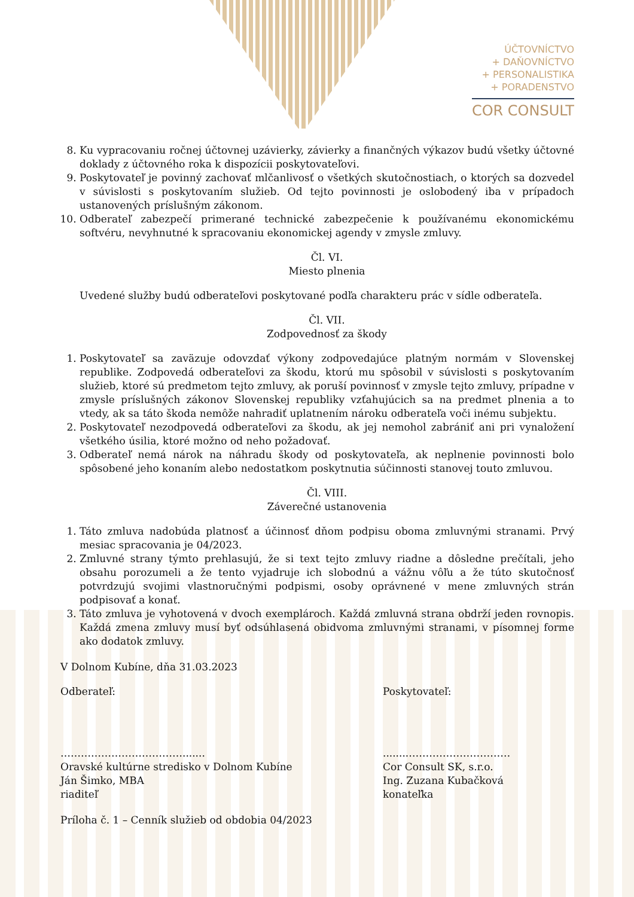ÚČTOVNÍCTVO
+ DAŇOVNÍCTVO
+ PERSONALISTIKA
+ PORADENSTVO
COR CONSULT
8. Ku vypracovaniu ročnej účtovnej uzávierky, závierky a finančných výkazov budú všetky účtovné doklady z účtovného roka k dispozícii poskytovateľovi.
9. Poskytovateľ je povinný zachovať mlčanlivosť o všetkých skutočnostiach, o ktorých sa dozvedel v súvislosti s poskytovaním služieb. Od tejto povinnosti je oslobodený iba v prípadoch ustanovených príslušným zákonom.
10. Odberateľ zabezpečí primerané technické zabezpečenie k používanému ekonomickému softvéru, nevyhnutné k spracovaniu ekonomickej agendy v zmysle zmluvy.
Čl. VI.
Miesto plnenia
Uvedené služby budú odberateľovi poskytované podľa charakteru prác v sídle odberateľa.
Čl. VII.
Zodpovednosť za škody
1. Poskytovateľ sa zaväzuje odovzdať výkony zodpovedajúce platným normám v Slovenskej republike. Zodpovedá odberateľovi za škodu, ktorú mu spôsobil v súvislosti s poskytovaním služieb, ktoré sú predmetom tejto zmluvy, ak poruší povinnosť v zmysle tejto zmluvy, prípadne v zmysle príslušných zákonov Slovenskej republiky vzťahujúcich sa na predmet plnenia a to vtedy, ak sa táto škoda nemôže nahradiť uplatnením nároku odberateľa voči inému subjektu.
2. Poskytovateľ nezodpovedá odberateľovi za škodu, ak jej nemohol zabrániť ani pri vynaložení všetkého úsilia, ktoré možno od neho požadovať.
3. Odberateľ nemá nárok na náhradu škody od poskytovateľa, ak neplnenie povinnosti bolo spôsobené jeho konaním alebo nedostatkom poskytnutia súčinnosti stanovej touto zmluvou.
Čl. VIII.
Záverečné ustanovenia
1. Táto zmluva nadobúda platnosť a účinnosť dňom podpisu oboma zmluvnými stranami. Prvý mesiac spracovania je 04/2023.
2. Zmluvné strany týmto prehlasujú, že si text tejto zmluvy riadne a dôsledne prečítali, jeho obsahu porozumeli a že tento vyjadruje ich slobodnú a vážnu vôľu a že túto skutočnosť potvrdzujú svojimi vlastnoručnými podpismi, osoby oprávnené v mene zmluvných strán podpisovať a konať.
3. Táto zmluva je vyhotovená v dvoch exemplároch. Každá zmluvná strana obdrží jeden rovnopis. Každá zmena zmluvy musí byť odsúhlasená obidvoma zmluvnými stranami, v písomnej forme ako dodatok zmluvy.
V Dolnom Kubíne, dňa 31.03.2023
Odberateľ: Poskytovateľ:
……………………………….......
Oravské kultúrne stredisko v Dolnom Kubíne
Ján Šimko, MBA
riaditeľ
........…………………………
Cor Consult SK, s.r.o.
Ing. Zuzana Kubačková
konateľka
Príloha č. 1 – Cenník služieb od obdobia 04/2023